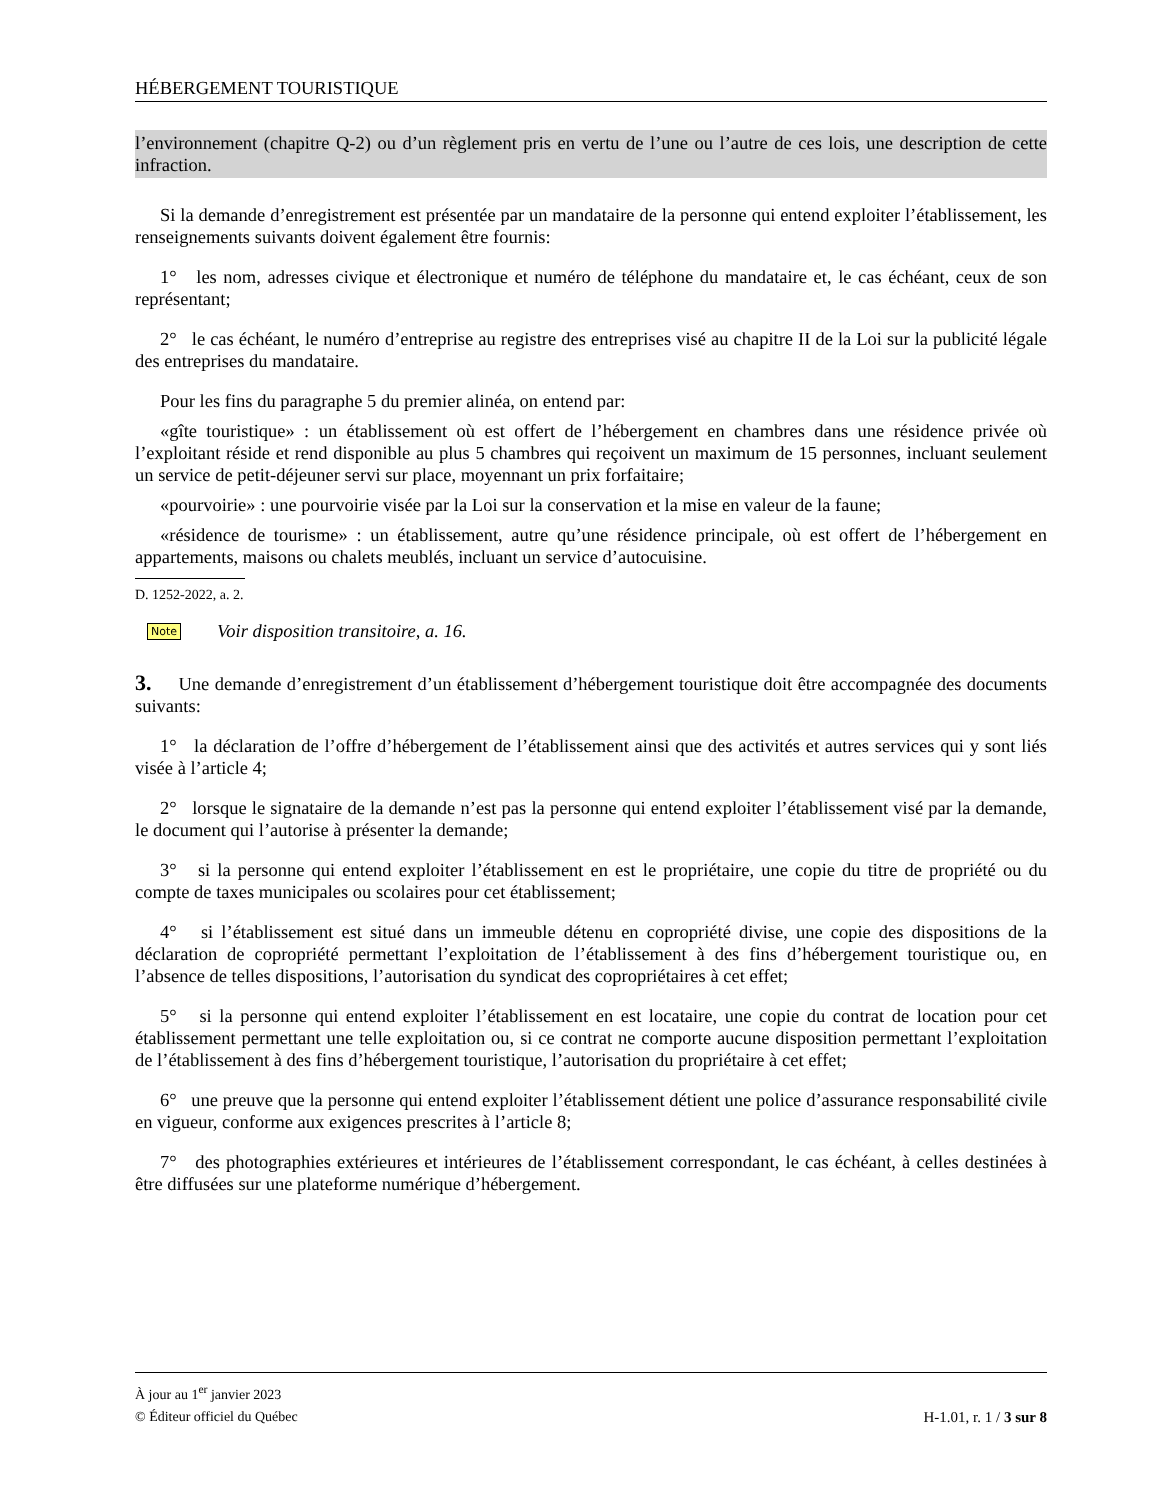HÉBERGEMENT TOURISTIQUE
l’environnement (chapitre Q-2) ou d’un règlement pris en vertu de l’une ou l’autre de ces lois, une description de cette infraction.
Si la demande d’enregistrement est présentée par un mandataire de la personne qui entend exploiter l’établissement, les renseignements suivants doivent également être fournis:
1° les nom, adresses civique et électronique et numéro de téléphone du mandataire et, le cas échéant, ceux de son représentant;
2° le cas échéant, le numéro d’entreprise au registre des entreprises visé au chapitre II de la Loi sur la publicité légale des entreprises du mandataire.
Pour les fins du paragraphe 5 du premier alinéa, on entend par:
«gîte touristique» : un établissement où est offert de l’hébergement en chambres dans une résidence privée où l’exploitant réside et rend disponible au plus 5 chambres qui reçoivent un maximum de 15 personnes, incluant seulement un service de petit-déjeuner servi sur place, moyennant un prix forfaitaire;
«pourvoirie» : une pourvoirie visée par la Loi sur la conservation et la mise en valeur de la faune;
«résidence de tourisme» : un établissement, autre qu’une résidence principale, où est offert de l’hébergement en appartements, maisons ou chalets meublés, incluant un service d’autocuisine.
D. 1252-2022, a. 2.
Note Voir disposition transitoire, a. 16.
3. Une demande d’enregistrement d’un établissement d’hébergement touristique doit être accompagnée des documents suivants:
1° la déclaration de l’offre d’hébergement de l’établissement ainsi que des activités et autres services qui y sont liés visée à l’article 4;
2° lorsque le signataire de la demande n’est pas la personne qui entend exploiter l’établissement visé par la demande, le document qui l’autorise à présenter la demande;
3° si la personne qui entend exploiter l’établissement en est le propriétaire, une copie du titre de propriété ou du compte de taxes municipales ou scolaires pour cet établissement;
4° si l’établissement est situé dans un immeuble détenu en copropriété divise, une copie des dispositions de la déclaration de copropriété permettant l’exploitation de l’établissement à des fins d’hébergement touristique ou, en l’absence de telles dispositions, l’autorisation du syndicat des copropriétaires à cet effet;
5° si la personne qui entend exploiter l’établissement en est locataire, une copie du contrat de location pour cet établissement permettant une telle exploitation ou, si ce contrat ne comporte aucune disposition permettant l’exploitation de l’établissement à des fins d’hébergement touristique, l’autorisation du propriétaire à cet effet;
6° une preuve que la personne qui entend exploiter l’établissement détient une police d’assurance responsabilité civile en vigueur, conforme aux exigences prescrites à l’article 8;
7° des photographies extérieures et intérieures de l’établissement correspondant, le cas échéant, à celles destinées à être diffusées sur une plateforme numérique d’hébergement.
À jour au 1<sup>er</sup> janvier 2023
H-1.01, r. 1 / 3 sur 8 © Éditeur officiel du Québec